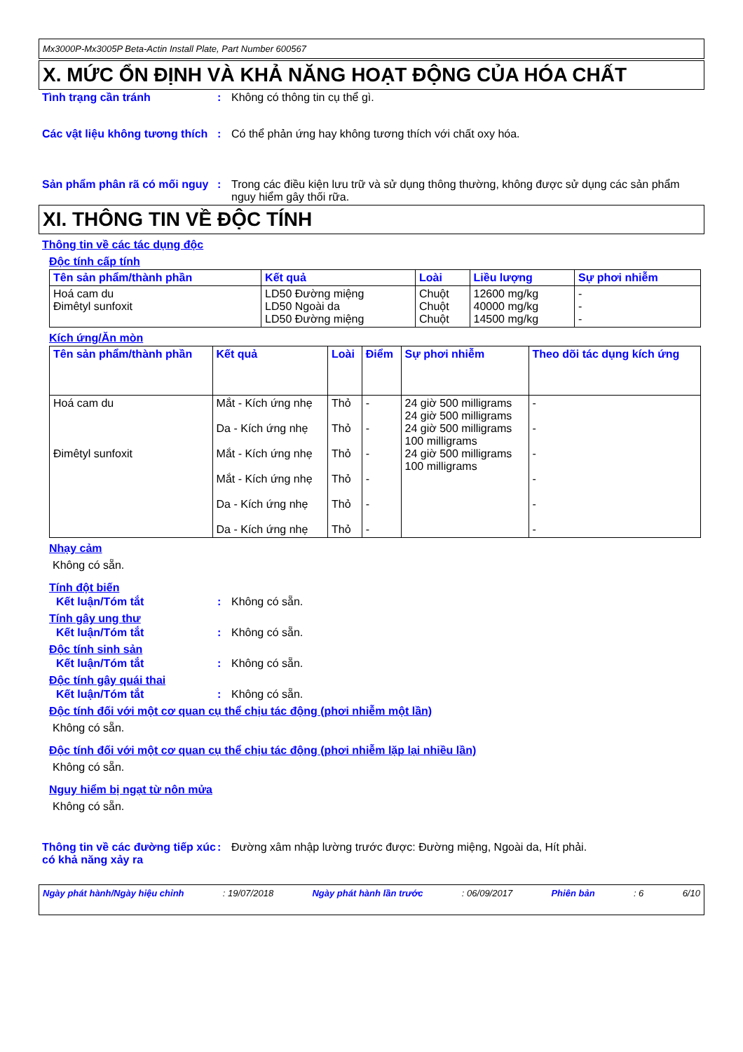Mx3000P-Mx3005P Beta-Actin Install Plate, Part Number 600567
X. MỨC ỔN ĐỊNH VÀ KHẢ NĂNG HOẠT ĐỘNG CỦA HÓA CHẤT
Tình trạng cần tránh : Không có thông tin cụ thể gì.
Các vật liệu không tương thích
: Có thể phản ứng hay không tương thích với chất oxy hóa.
Sản phẩm phân rã có mối nguy
: Trong các điều kiện lưu trữ và sử dụng thông thường, không được sử dụng các sản phẩm nguy hiểm gây thối rữa.
XI. THÔNG TIN VỀ ĐỘC TÍNH
Thông tin về các tác dụng độc
Độc tính cấp tính
| Tên sản phẩm/thành phần | Kết quả | Loài | Liều lượng | Sự phơi nhiễm |
| --- | --- | --- | --- | --- |
| Hoá cam du Đimêtyl sunfoxit | LD50 Đường miệng LD50 Ngoài da LD50 Đường miệng | Chuột Chuột Chuột | 12600 mg/kg 40000 mg/kg 14500 mg/kg | - - - |
Kích ứng/Ăn mòn
| Tên sản phẩm/thành phần | Kết quả | Loài | Điểm | Sự phơi nhiễm | Theo dõi tác dụng kích ứng |
| --- | --- | --- | --- | --- | --- |
| Hoá cam du Đimêtyl sunfoxit | Mắt - Kích ứng nhẹ Da - Kích ứng nhẹ Mắt - Kích ứng nhẹ Mắt - Kích ứng nhẹ Da - Kích ứng nhẹ Da - Kích ứng nhẹ | Thỏ Thỏ Thỏ Thỏ Thỏ Thỏ | - - - - - - | 24 giờ 500 milligrams 24 giờ 500 milligrams 24 giờ 500 milligrams 100 milligrams 24 giờ 500 milligrams 100 milligrams | - - - - - - |
Nhạy cảm
Không có sẵn.
Tính đột biến
Kết luận/Tóm tắt : Không có sẵn.
Tính gây ung thư
Kết luận/Tóm tắt : Không có sẵn.
Độc tính sinh sản
Kết luận/Tóm tắt : Không có sẵn.
Độc tính gây quái thai
Kết luận/Tóm tắt : Không có sẵn.
Độc tính đối với một cơ quan cụ thể chịu tác động (phơi nhiễm một lần)
Không có sẵn.
Độc tính đối với một cơ quan cụ thể chịu tác động (phơi nhiễm lặp lại nhiều lần)
Không có sẵn.
Nguy hiểm bị ngạt từ nôn mửa
Không có sẵn.
Thông tin về các đường tiếp xúc có khả năng xảy ra
: Đường xâm nhập lường trước được: Đường miệng, Ngoài da, Hít phải.
Ngày phát hành/Ngày hiệu chỉnh: 19/07/2018 Ngày phát hành lần trước: 06/09/2017 Phiên bản: 6 6/10